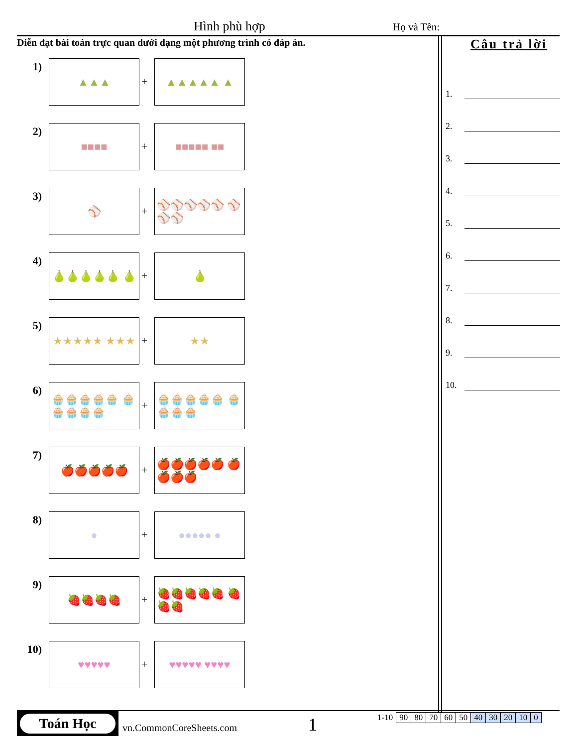Hình phù hợp Họ và Tên:
Diễn đạt bài toán trực quan dưới dạng một phương trình có đáp án.
Câu trả lời
1.
2.
3.
4.
5.
6.
7.
8.
9.
10.
1)
▲▲▲
+
▲▲▲▲▲ ▲
2)
■■■■
+
■■■■■ ■■
3)
⚾
+
⚾⚾⚾⚾⚾ ⚾⚾⚾
4)
🍐🍐🍐🍐🍐 🍐
+
🍐
5)
★★★★★ ★★★
+
★★
6)
🧁🧁🧁🧁🧁 🧁🧁🧁🧁🧁
+
🧁🧁🧁🧁🧁 🧁🧁🧁🧁
7)
🍎🍎🍎🍎🍎
+
🍎🍎🍎🍎🍎 🍎🍎🍎🍎
8)
●
+
●●●●● ●
9)
🍓🍓🍓🍓
+
🍓🍓🍓🍓🍓 🍓🍓🍓
10)
♥♥♥♥♥
+
♥♥♥♥♥ ♥♥♥♥
Toán Học
vn.CommonCoreSheets.com 1
| 1-10 | 90 | 80 | 70 | 60 | 50 | 40 | 30 | 20 | 10 | 0 |